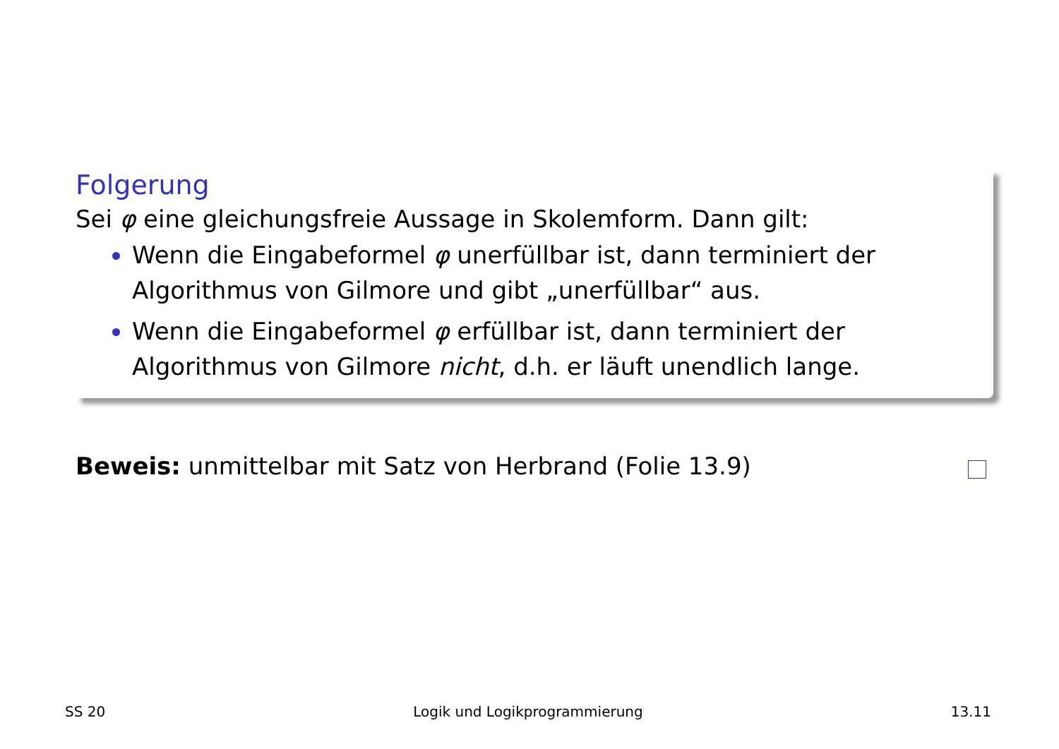Folgerung
Sei φ eine gleichungsfreie Aussage in Skolemform. Dann gilt:
Wenn die Eingabeformel φ unerfüllbar ist, dann terminiert der Algorithmus von Gilmore und gibt „unerfüllbar“ aus.
Wenn die Eingabeformel φ erfüllbar ist, dann terminiert der Algorithmus von Gilmore nicht, d.h. er läuft unendlich lange.
Beweis: unmittelbar mit Satz von Herbrand (Folie 13.9)
SS 20 Logik und Logikprogrammierung 13.11